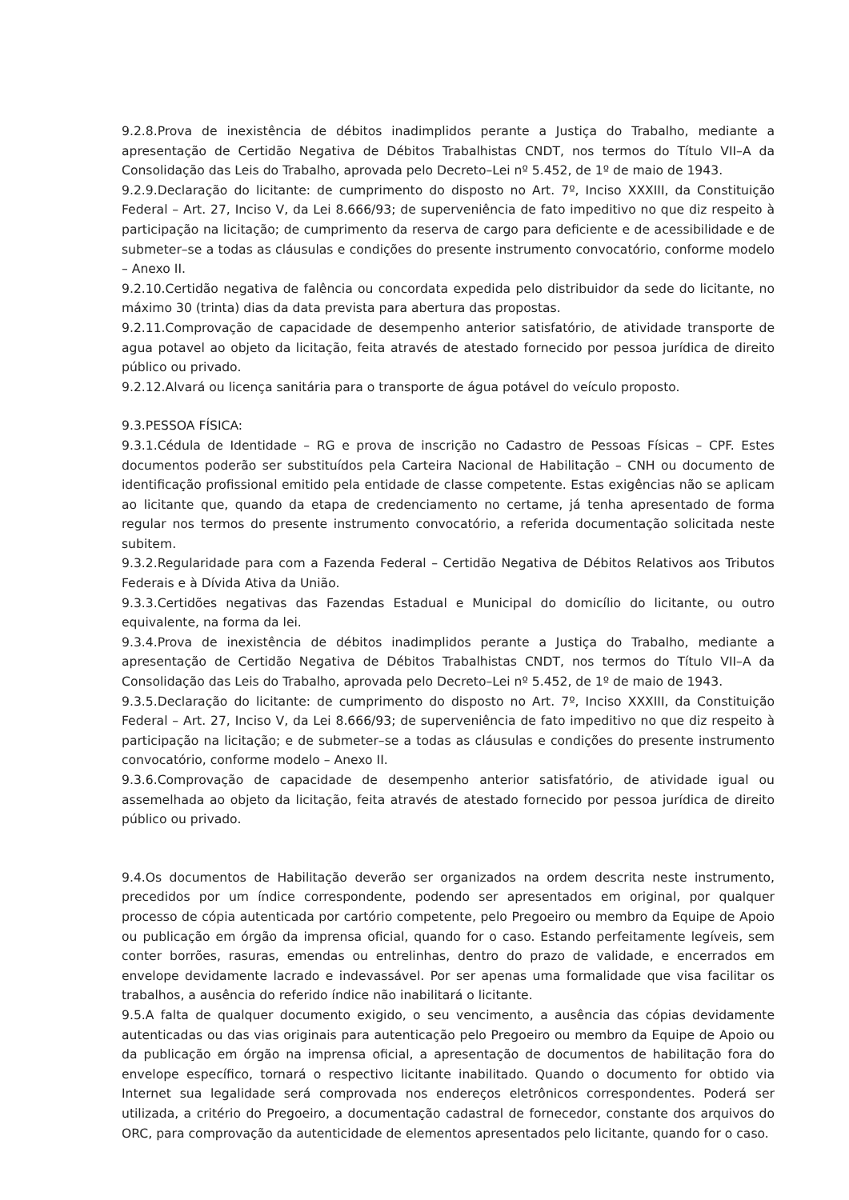9.2.8.Prova de inexistência de débitos inadimplidos perante a Justiça do Trabalho, mediante a apresentação de Certidão Negativa de Débitos Trabalhistas CNDT, nos termos do Título VII–A da Consolidação das Leis do Trabalho, aprovada pelo Decreto–Lei nº 5.452, de 1º de maio de 1943.
9.2.9.Declaração do licitante: de cumprimento do disposto no Art. 7º, Inciso XXXIII, da Constituição Federal – Art. 27, Inciso V, da Lei 8.666/93; de superveniência de fato impeditivo no que diz respeito à participação na licitação; de cumprimento da reserva de cargo para deficiente e de acessibilidade e de submeter–se a todas as cláusulas e condições do presente instrumento convocatório, conforme modelo – Anexo II.
9.2.10.Certidão negativa de falência ou concordata expedida pelo distribuidor da sede do licitante, no máximo 30 (trinta) dias da data prevista para abertura das propostas.
9.2.11.Comprovação de capacidade de desempenho anterior satisfatório, de atividade transporte de agua potavel ao objeto da licitação, feita através de atestado fornecido por pessoa jurídica de direito público ou privado.
9.2.12.Alvará ou licença sanitária para o transporte de água potável do veículo proposto.
9.3.PESSOA FÍSICA:
9.3.1.Cédula de Identidade – RG e prova de inscrição no Cadastro de Pessoas Físicas – CPF. Estes documentos poderão ser substituídos pela Carteira Nacional de Habilitação – CNH ou documento de identificação profissional emitido pela entidade de classe competente. Estas exigências não se aplicam ao licitante que, quando da etapa de credenciamento no certame, já tenha apresentado de forma regular nos termos do presente instrumento convocatório, a referida documentação solicitada neste subitem.
9.3.2.Regularidade para com a Fazenda Federal – Certidão Negativa de Débitos Relativos aos Tributos Federais e à Dívida Ativa da União.
9.3.3.Certidões negativas das Fazendas Estadual e Municipal do domicílio do licitante, ou outro equivalente, na forma da lei.
9.3.4.Prova de inexistência de débitos inadimplidos perante a Justiça do Trabalho, mediante a apresentação de Certidão Negativa de Débitos Trabalhistas CNDT, nos termos do Título VII–A da Consolidação das Leis do Trabalho, aprovada pelo Decreto–Lei nº 5.452, de 1º de maio de 1943.
9.3.5.Declaração do licitante: de cumprimento do disposto no Art. 7º, Inciso XXXIII, da Constituição Federal – Art. 27, Inciso V, da Lei 8.666/93; de superveniência de fato impeditivo no que diz respeito à participação na licitação; e de submeter–se a todas as cláusulas e condições do presente instrumento convocatório, conforme modelo – Anexo II.
9.3.6.Comprovação de capacidade de desempenho anterior satisfatório, de atividade igual ou assemelhada ao objeto da licitação, feita através de atestado fornecido por pessoa jurídica de direito público ou privado.
9.4.Os documentos de Habilitação deverão ser organizados na ordem descrita neste instrumento, precedidos por um índice correspondente, podendo ser apresentados em original, por qualquer processo de cópia autenticada por cartório competente, pelo Pregoeiro ou membro da Equipe de Apoio ou publicação em órgão da imprensa oficial, quando for o caso. Estando perfeitamente legíveis, sem conter borrões, rasuras, emendas ou entrelinhas, dentro do prazo de validade, e encerrados em envelope devidamente lacrado e indevassável. Por ser apenas uma formalidade que visa facilitar os trabalhos, a ausência do referido índice não inabilitará o licitante.
9.5.A falta de qualquer documento exigido, o seu vencimento, a ausência das cópias devidamente autenticadas ou das vias originais para autenticação pelo Pregoeiro ou membro da Equipe de Apoio ou da publicação em órgão na imprensa oficial, a apresentação de documentos de habilitação fora do envelope específico, tornará o respectivo licitante inabilitado. Quando o documento for obtido via Internet sua legalidade será comprovada nos endereços eletrônicos correspondentes. Poderá ser utilizada, a critério do Pregoeiro, a documentação cadastral de fornecedor, constante dos arquivos do ORC, para comprovação da autenticidade de elementos apresentados pelo licitante, quando for o caso.